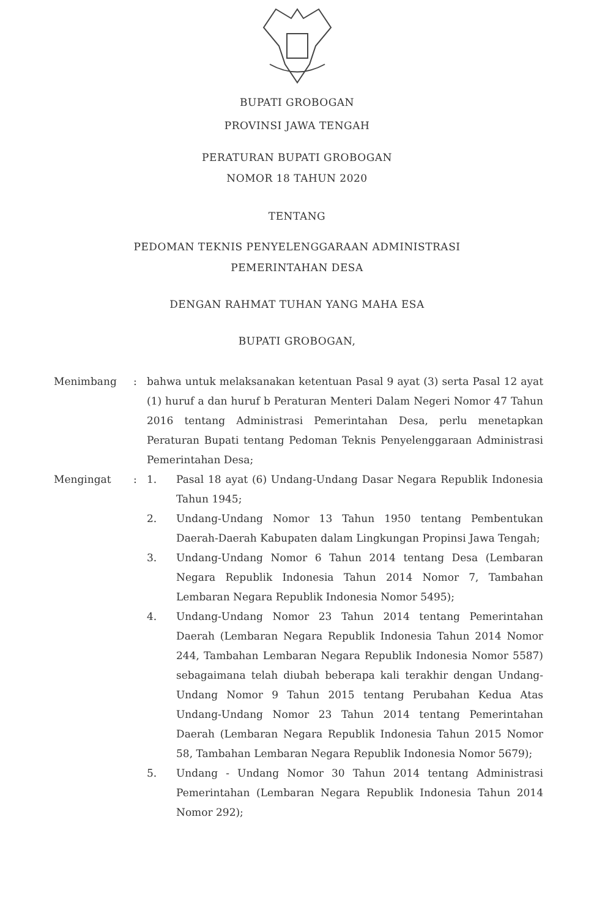BUPATI GROBOGAN
PROVINSI JAWA TENGAH
PERATURAN BUPATI GROBOGAN
NOMOR 18 TAHUN 2020
TENTANG
PEDOMAN TEKNIS PENYELENGGARAAN ADMINISTRASI
PEMERINTAHAN DESA
DENGAN RAHMAT TUHAN YANG MAHA ESA
BUPATI GROBOGAN,
| Menimbang | : | bahwa untuk melaksanakan ketentuan Pasal 9 ayat (3) serta Pasal 12 ayat (1) huruf a dan huruf b Peraturan Menteri Dalam Negeri Nomor 47 Tahun 2016 tentang Administrasi Pemerintahan Desa, perlu menetapkan Peraturan Bupati tentang Pedoman Teknis Penyelenggaraan Administrasi Pemerintahan Desa; | |
| Mengingat | : | 1. | Pasal 18 ayat (6) Undang-Undang Dasar Negara Republik Indonesia Tahun 1945; |
| | | 2. | Undang-Undang Nomor 13 Tahun 1950 tentang Pembentukan Daerah-Daerah Kabupaten dalam Lingkungan Propinsi Jawa Tengah; |
| | | 3. | Undang-Undang Nomor 6 Tahun 2014 tentang Desa (Lembaran Negara Republik Indonesia Tahun 2014 Nomor 7, Tambahan Lembaran Negara Republik Indonesia Nomor 5495); |
| | | 4. | Undang-Undang Nomor 23 Tahun 2014 tentang Pemerintahan Daerah (Lembaran Negara Republik Indonesia Tahun 2014 Nomor 244, Tambahan Lembaran Negara Republik Indonesia Nomor 5587) sebagaimana telah diubah beberapa kali terakhir dengan Undang-Undang Nomor 9 Tahun 2015 tentang Perubahan Kedua Atas Undang-Undang Nomor 23 Tahun 2014 tentang Pemerintahan Daerah (Lembaran Negara Republik Indonesia Tahun 2015 Nomor 58, Tambahan Lembaran Negara Republik Indonesia Nomor 5679); |
| | | 5. | Undang - Undang Nomor 30 Tahun 2014 tentang Administrasi Pemerintahan (Lembaran Negara Republik Indonesia Tahun 2014 Nomor 292); |